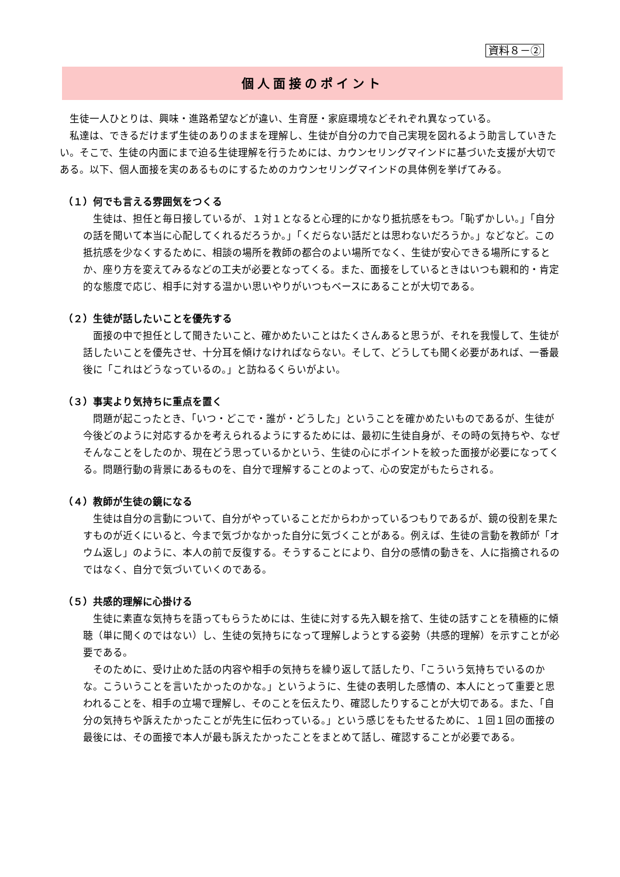資料８－②
個人面接のポイント
生徒一人ひとりは、興味・進路希望などが違い、生育歴・家庭環境などそれぞれ異なっている。
私達は、できるだけまず生徒のありのままを理解し、生徒が自分の力で自己実現を図れるよう助言していきたい。そこで、生徒の内面にまで迫る生徒理解を行うためには、カウンセリングマインドに基づいた支援が大切である。以下、個人面接を実のあるものにするためのカウンセリングマインドの具体例を挙げてみる。
（１）何でも言える雰囲気をつくる
生徒は、担任と毎日接しているが、１対１となると心理的にかなり抵抗感をもつ。「恥ずかしい。」「自分の話を聞いて本当に心配してくれるだろうか。」「くだらない話だとは思わないだろうか。」などなど。この抵抗感を少なくするために、相談の場所を教師の都合のよい場所でなく、生徒が安心できる場所にするとか、座り方を変えてみるなどの工夫が必要となってくる。また、面接をしているときはいつも親和的・肯定的な態度で応じ、相手に対する温かい思いやりがいつもベースにあることが大切である。
（２）生徒が話したいことを優先する
面接の中で担任として聞きたいこと、確かめたいことはたくさんあると思うが、それを我慢して、生徒が話したいことを優先させ、十分耳を傾けなければならない。そして、どうしても聞く必要があれば、一番最後に「これはどうなっているの。」と訪ねるくらいがよい。
（３）事実より気持ちに重点を置く
問題が起こったとき、「いつ・どこで・誰が・どうした」ということを確かめたいものであるが、生徒が今後どのように対応するかを考えられるようにするためには、最初に生徒自身が、その時の気持ちや、なぜそんなことをしたのか、現在どう思っているかという、生徒の心にポイントを絞った面接が必要になってくる。問題行動の背景にあるものを、自分で理解することのよって、心の安定がもたらされる。
（４）教師が生徒の鏡になる
生徒は自分の言動について、自分がやっていることだからわかっているつもりであるが、鏡の役割を果たすものが近くにいると、今まで気づかなかった自分に気づくことがある。例えば、生徒の言動を教師が「オウム返し」のように、本人の前で反復する。そうすることにより、自分の感情の動きを、人に指摘されるのではなく、自分で気づいていくのである。
（５）共感的理解に心掛ける
生徒に素直な気持ちを語ってもらうためには、生徒に対する先入観を捨て、生徒の話すことを積極的に傾聴（単に聞くのではない）し、生徒の気持ちになって理解しようとする姿勢（共感的理解）を示すことが必要である。
そのために、受け止めた話の内容や相手の気持ちを繰り返して話したり、「こういう気持ちでいるのかな。こういうことを言いたかったのかな。」というように、生徒の表明した感情の、本人にとって重要と思われることを、相手の立場で理解し、そのことを伝えたり、確認したりすることが大切である。また、「自分の気持ちや訴えたかったことが先生に伝わっている。」という感じをもたせるために、１回１回の面接の最後には、その面接で本人が最も訴えたかったことをまとめて話し、確認することが必要である。